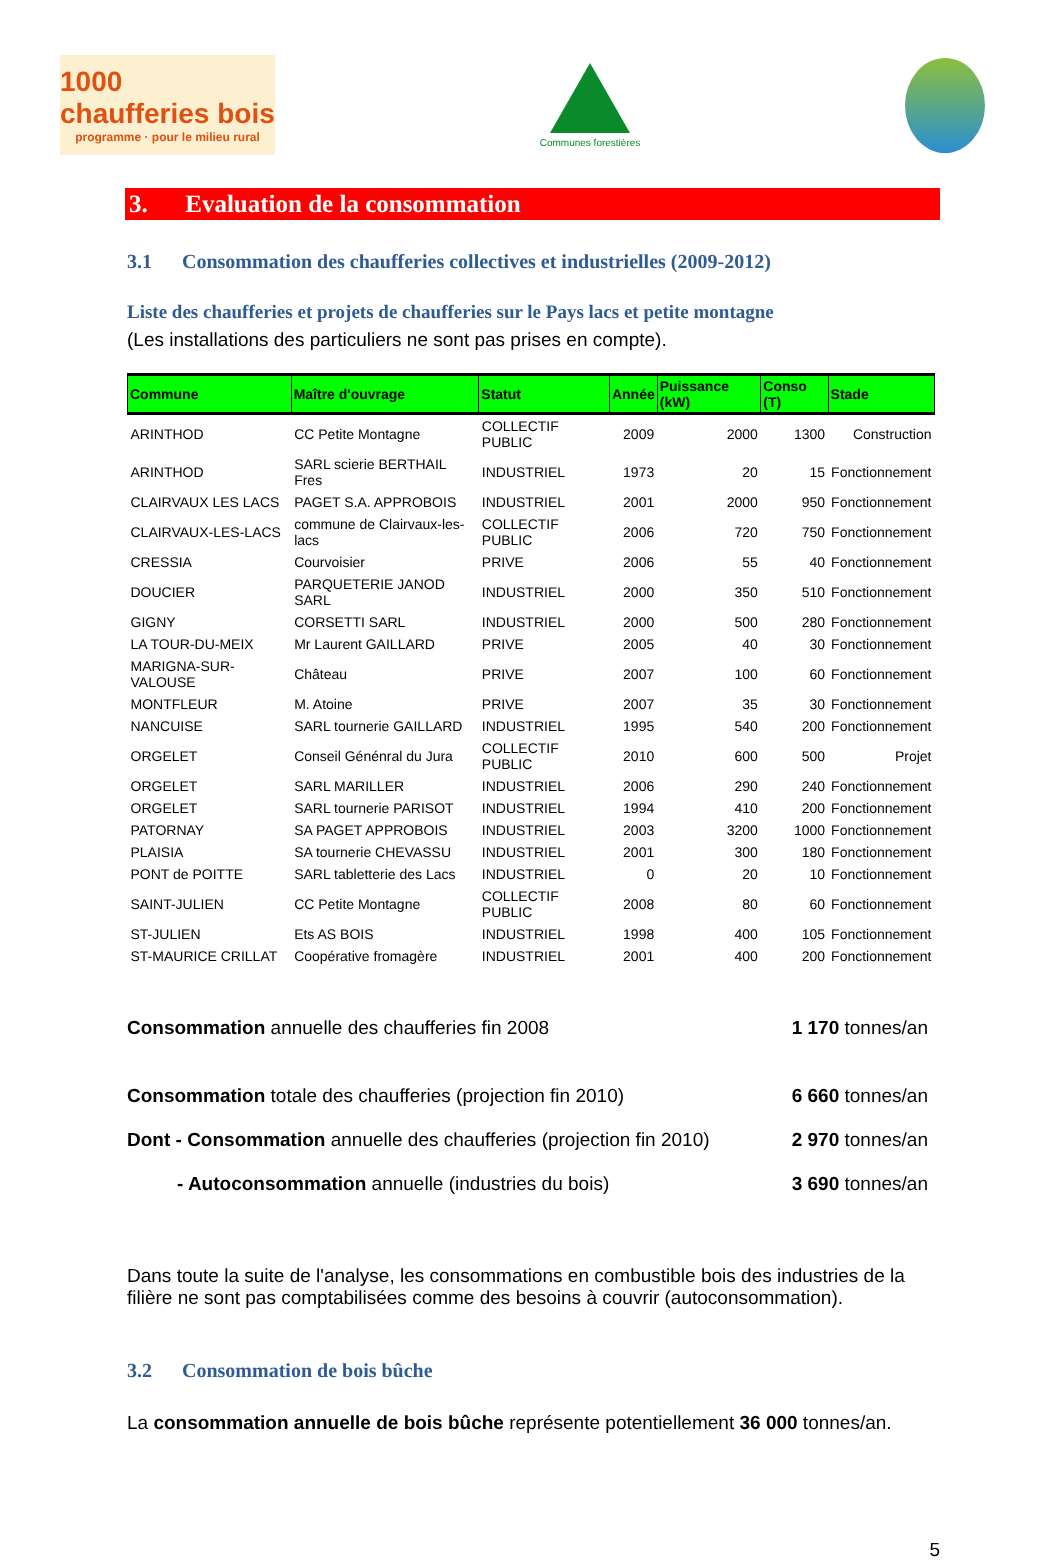1000 chaufferies bois
programme · pour le milieu rural
Communes forestières
3. Evaluation de la consommation
3.1 Consommation des chaufferies collectives et industrielles (2009-2012)
Liste des chaufferies et projets de chaufferies sur le Pays lacs et petite montagne
(Les installations des particuliers ne sont pas prises en compte).
| Commune | Maître d'ouvrage | Statut | Année | Puissance (kW) | Conso (T) | Stade |
| --- | --- | --- | --- | --- | --- | --- |
| ARINTHOD | CC Petite Montagne | COLLECTIF PUBLIC | 2009 | 2000 | 1300 | Construction |
| ARINTHOD | SARL scierie BERTHAIL Fres | INDUSTRIEL | 1973 | 20 | 15 | Fonctionnement |
| CLAIRVAUX LES LACS | PAGET S.A. APPROBOIS | INDUSTRIEL | 2001 | 2000 | 950 | Fonctionnement |
| CLAIRVAUX-LES-LACS | commune de Clairvaux-les-lacs | COLLECTIF PUBLIC | 2006 | 720 | 750 | Fonctionnement |
| CRESSIA | Courvoisier | PRIVE | 2006 | 55 | 40 | Fonctionnement |
| DOUCIER | PARQUETERIE JANOD SARL | INDUSTRIEL | 2000 | 350 | 510 | Fonctionnement |
| GIGNY | CORSETTI SARL | INDUSTRIEL | 2000 | 500 | 280 | Fonctionnement |
| LA TOUR-DU-MEIX | Mr Laurent GAILLARD | PRIVE | 2005 | 40 | 30 | Fonctionnement |
| MARIGNA-SUR-VALOUSE | Château | PRIVE | 2007 | 100 | 60 | Fonctionnement |
| MONTFLEUR | M. Atoine | PRIVE | 2007 | 35 | 30 | Fonctionnement |
| NANCUISE | SARL tournerie GAILLARD | INDUSTRIEL | 1995 | 540 | 200 | Fonctionnement |
| ORGELET | Conseil Génénral du Jura | COLLECTIF PUBLIC | 2010 | 600 | 500 | Projet |
| ORGELET | SARL MARILLER | INDUSTRIEL | 2006 | 290 | 240 | Fonctionnement |
| ORGELET | SARL tournerie PARISOT | INDUSTRIEL | 1994 | 410 | 200 | Fonctionnement |
| PATORNAY | SA PAGET APPROBOIS | INDUSTRIEL | 2003 | 3200 | 1000 | Fonctionnement |
| PLAISIA | SA tournerie CHEVASSU | INDUSTRIEL | 2001 | 300 | 180 | Fonctionnement |
| PONT de POITTE | SARL tabletterie des Lacs | INDUSTRIEL | 0 | 20 | 10 | Fonctionnement |
| SAINT-JULIEN | CC Petite Montagne | COLLECTIF PUBLIC | 2008 | 80 | 60 | Fonctionnement |
| ST-JULIEN | Ets AS BOIS | INDUSTRIEL | 1998 | 400 | 105 | Fonctionnement |
| ST-MAURICE CRILLAT | Coopérative fromagère | INDUSTRIEL | 2001 | 400 | 200 | Fonctionnement |
Consommation annuelle des chaufferies fin 2008 1 170 tonnes/an
Consommation totale des chaufferies (projection fin 2010) 6 660 tonnes/an
Dont - Consommation annuelle des chaufferies (projection fin 2010) 2 970 tonnes/an
- Autoconsommation annuelle (industries du bois) 3 690 tonnes/an
Dans toute la suite de l'analyse, les consommations en combustible bois des industries de la filière ne sont pas comptabilisées comme des besoins à couvrir (autoconsommation).
3.2 Consommation de bois bûche
La consommation annuelle de bois bûche représente potentiellement 36 000 tonnes/an.
5